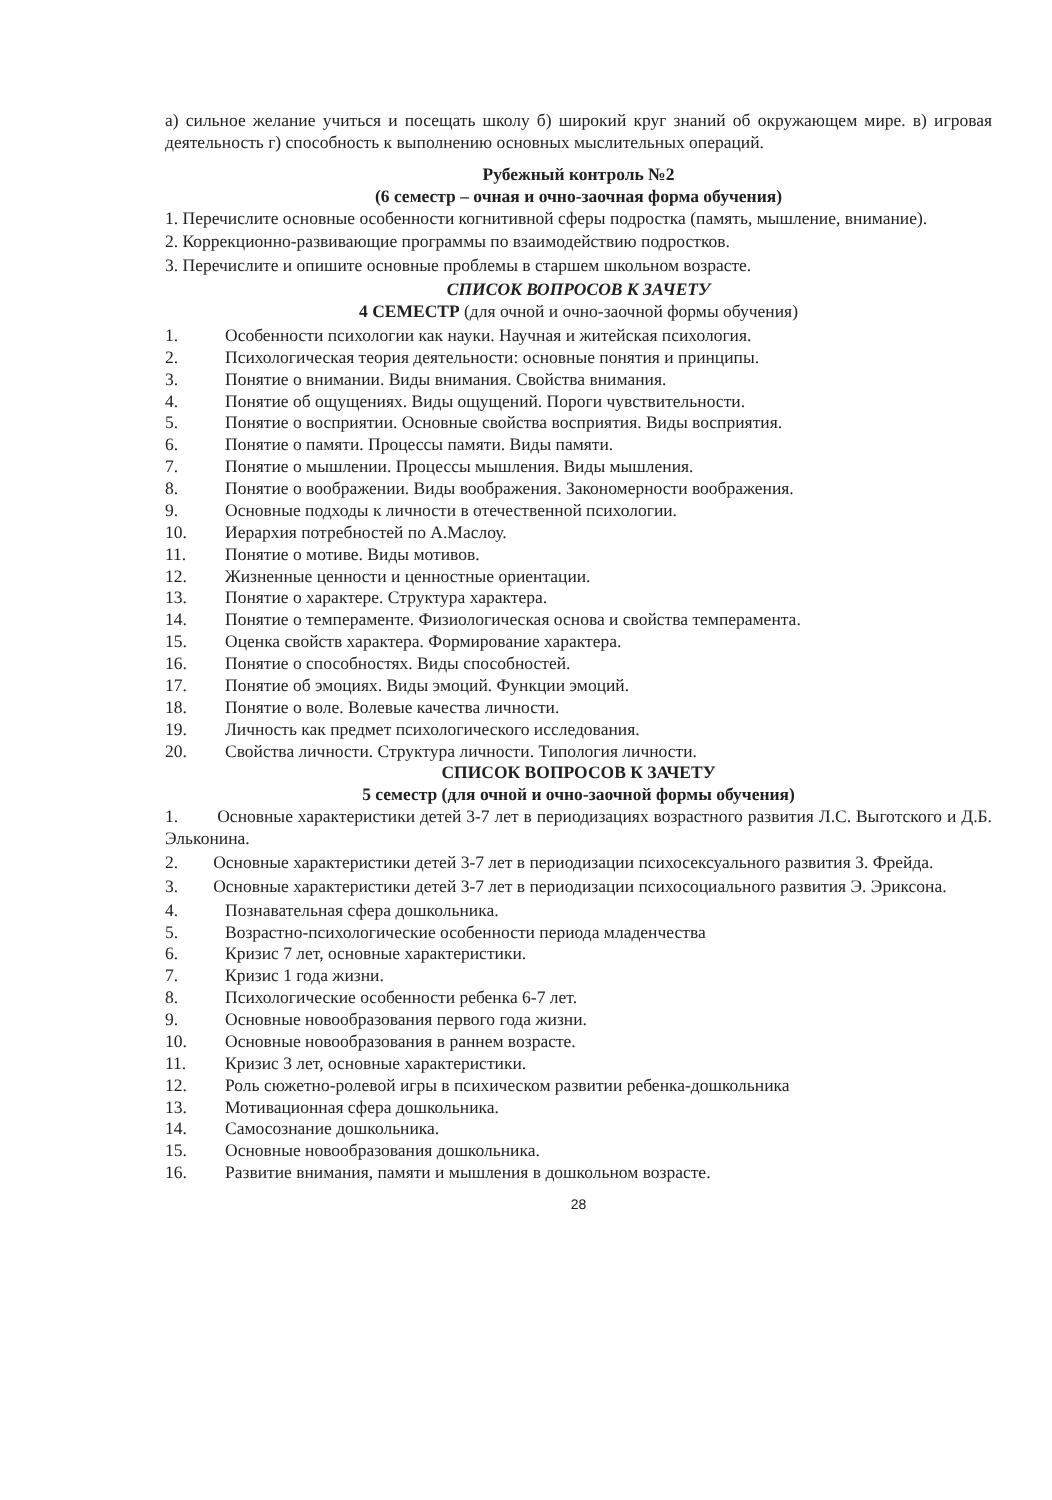а) сильное желание учиться и посещать школу б) широкий круг знаний об окружающем мире. в) игровая деятельность г) способность к выполнению основных мыслительных операций.
Рубежный контроль №2
(6 семестр – очная и очно-заочная форма обучения)
1. Перечислите основные особенности когнитивной сферы подростка (память, мышление, внимание).
2. Коррекционно-развивающие программы по взаимодействию подростков.
3. Перечислите и опишите основные проблемы в старшем школьном возрасте.
СПИСОК ВОПРОСОВ К ЗАЧЕТУ
4 СЕМЕСТР (для очной и очно-заочной формы обучения)
1. Особенности психологии как науки. Научная и житейская психология.
2. Психологическая теория деятельности: основные понятия и принципы.
3. Понятие о внимании. Виды внимания. Свойства внимания.
4. Понятие об ощущениях. Виды ощущений. Пороги чувствительности.
5. Понятие о восприятии. Основные свойства восприятия. Виды восприятия.
6. Понятие о памяти. Процессы памяти. Виды памяти.
7. Понятие о мышлении. Процессы мышления. Виды мышления.
8. Понятие о воображении. Виды воображения. Закономерности воображения.
9. Основные подходы к личности в отечественной психологии.
10. Иерархия потребностей по А.Маслоу.
11. Понятие о мотиве. Виды мотивов.
12. Жизненные ценности и ценностные ориентации.
13. Понятие о характере. Структура характера.
14. Понятие о темпераменте. Физиологическая основа и свойства темперамента.
15. Оценка свойств характера. Формирование характера.
16. Понятие о способностях. Виды способностей.
17. Понятие об эмоциях. Виды эмоций. Функции эмоций.
18. Понятие о воле. Волевые качества личности.
19. Личность как предмет психологического исследования.
20. Свойства личности. Структура личности. Типология личности.
СПИСОК ВОПРОСОВ К ЗАЧЕТУ
5 семестр (для очной и очно-заочной формы обучения)
1. Основные характеристики детей 3-7 лет в периодизациях возрастного развития Л.С. Выготского и Д.Б. Эльконина.
2. Основные характеристики детей 3-7 лет в периодизации психосексуального развития З. Фрейда.
3. Основные характеристики детей 3-7 лет в периодизации психосоциального развития Э. Эриксона.
4. Познавательная сфера дошкольника.
5. Возрастно-психологические особенности периода младенчества
6. Кризис 7 лет, основные характеристики.
7. Кризис 1 года жизни.
8. Психологические особенности ребенка 6-7 лет.
9. Основные новообразования первого года жизни.
10. Основные новообразования в раннем возрасте.
11. Кризис 3 лет, основные характеристики.
12. Роль сюжетно-ролевой игры в психическом развитии ребенка-дошкольника
13. Мотивационная сфера дошкольника.
14. Самосознание дошкольника.
15. Основные новообразования дошкольника.
16. Развитие внимания, памяти и мышления в дошкольном возрасте.
28